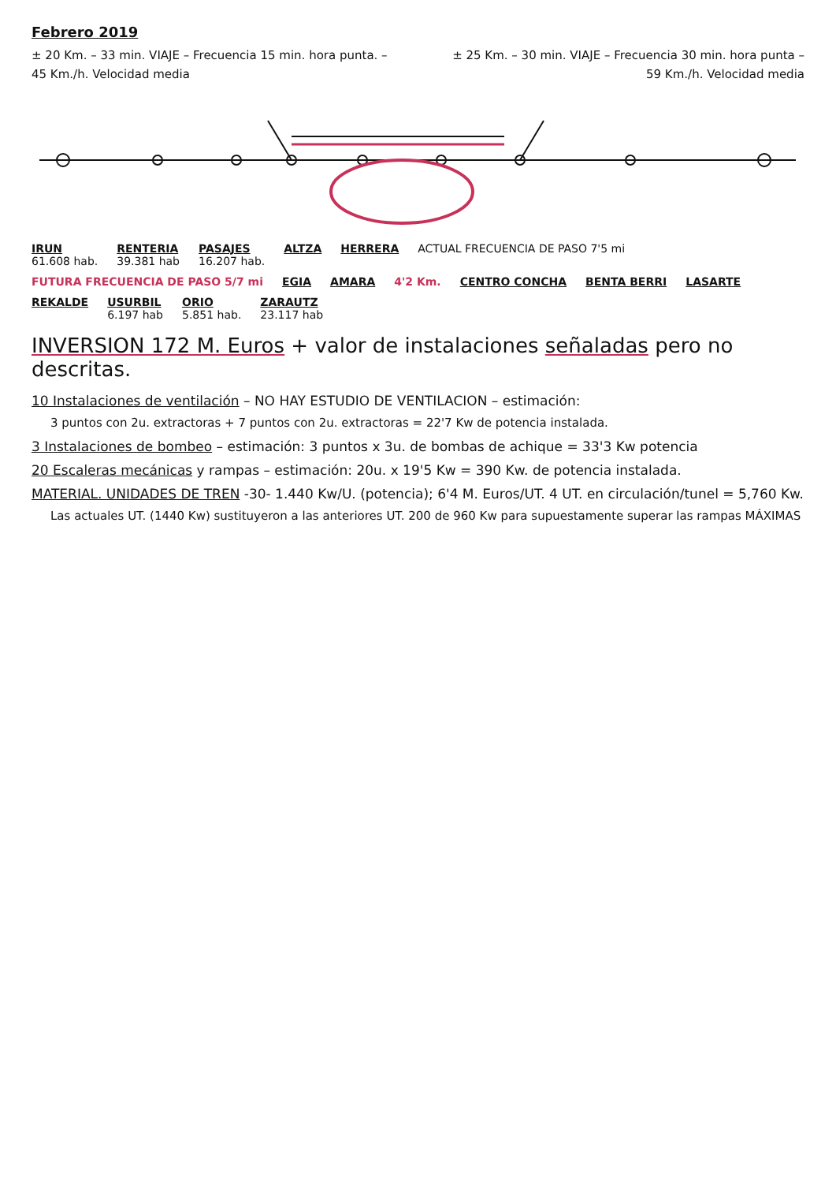Febrero 2019
± 20 Km. – 33 min. VIAJE – Frecuencia 15 min. hora punta. – ± 25 Km. – 30 min. VIAJE – Frecuencia 30 min. hora punta –
45 Km./h. Velocidad media 59 Km./h. Velocidad media
IRUN
61.608 hab.
RENTERIA
39.381 hab
PASAJES
16.207 hab.
ALTZA
HERRERA
ACTUAL FRECUENCIA DE PASO 7'5 mi
FUTURA FRECUENCIA DE PASO 5/7 mi
EGIA
AMARA
4'2 Km.
CENTRO CONCHA
BENTA BERRI
LASARTE
REKALDE
USURBIL
6.197 hab
ORIO
5.851 hab.
ZARAUTZ
23.117 hab
INVERSION 172 M. Euros + valor de instalaciones señaladas pero no descritas.
10 Instalaciones de ventilación – NO HAY ESTUDIO DE VENTILACION – estimación:
3 puntos con 2u. extractoras + 7 puntos con 2u. extractoras = 22'7 Kw de potencia instalada.
3 Instalaciones de bombeo – estimación: 3 puntos x 3u. de bombas de achique = 33'3 Kw potencia
20 Escaleras mecánicas y rampas – estimación: 20u. x 19'5 Kw = 390 Kw. de potencia instalada.
MATERIAL. UNIDADES DE TREN -30- 1.440 Kw/U. (potencia); 6'4 M. Euros/UT. 4 UT. en circulación/tunel = 5,760 Kw.
Las actuales UT. (1440 Kw) sustituyeron a las anteriores UT. 200 de 960 Kw para supuestamente superar las rampas MÁXIMAS